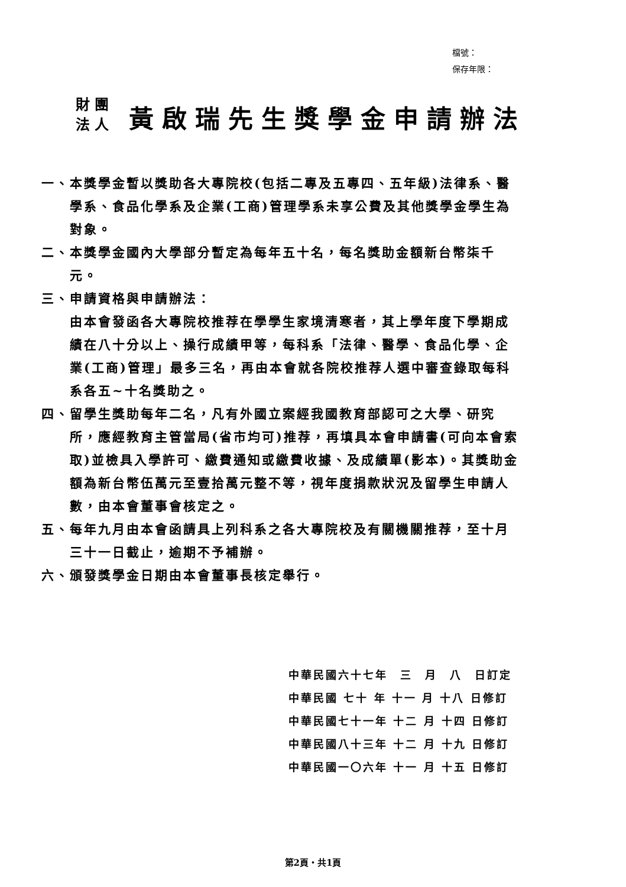檔號：
保存年限：
財 團
法 人
黃啟瑞先生獎學金申請辦法
一、本獎學金暫以獎助各大專院校(包括二專及五專四、五年級)法律系、醫學系、食品化學系及企業(工商)管理學系未享公費及其他獎學金學生為對象。
二、本獎學金國內大學部分暫定為每年五十名，每名獎助金額新台幣柒千元。
三、申請資格與申請辦法：
由本會發函各大專院校推荐在學學生家境清寒者，其上學年度下學期成績在八十分以上、操行成績甲等，每科系「法律、醫學、食品化學、企業(工商)管理」最多三名，再由本會就各院校推荐人選中審查錄取每科系各五~十名獎助之。
四、留學生獎助每年二名，凡有外國立案經我國教育部認可之大學、研究所，應經教育主管當局(省市均可)推荐，再填具本會申請書(可向本會索取)並檢具入學許可、繳費通知或繳費收據、及成績單(影本)。其獎助金額為新台幣伍萬元至壹拾萬元整不等，視年度捐款狀況及留學生申請人數，由本會董事會核定之。
五、每年九月由本會函請具上列科系之各大專院校及有關機關推荐，至十月三十一日截止，逾期不予補辦。
六、頒發獎學金日期由本會董事長核定舉行。
中華民國六十七年　三　月　八　日訂定
中華民國 七十 年 十一 月 十八 日修訂
中華民國七十一年 十二 月 十四 日修訂
中華民國八十三年 十二 月 十九 日修訂
中華民國一〇六年 十一 月 十五 日修訂
第2頁・共1頁